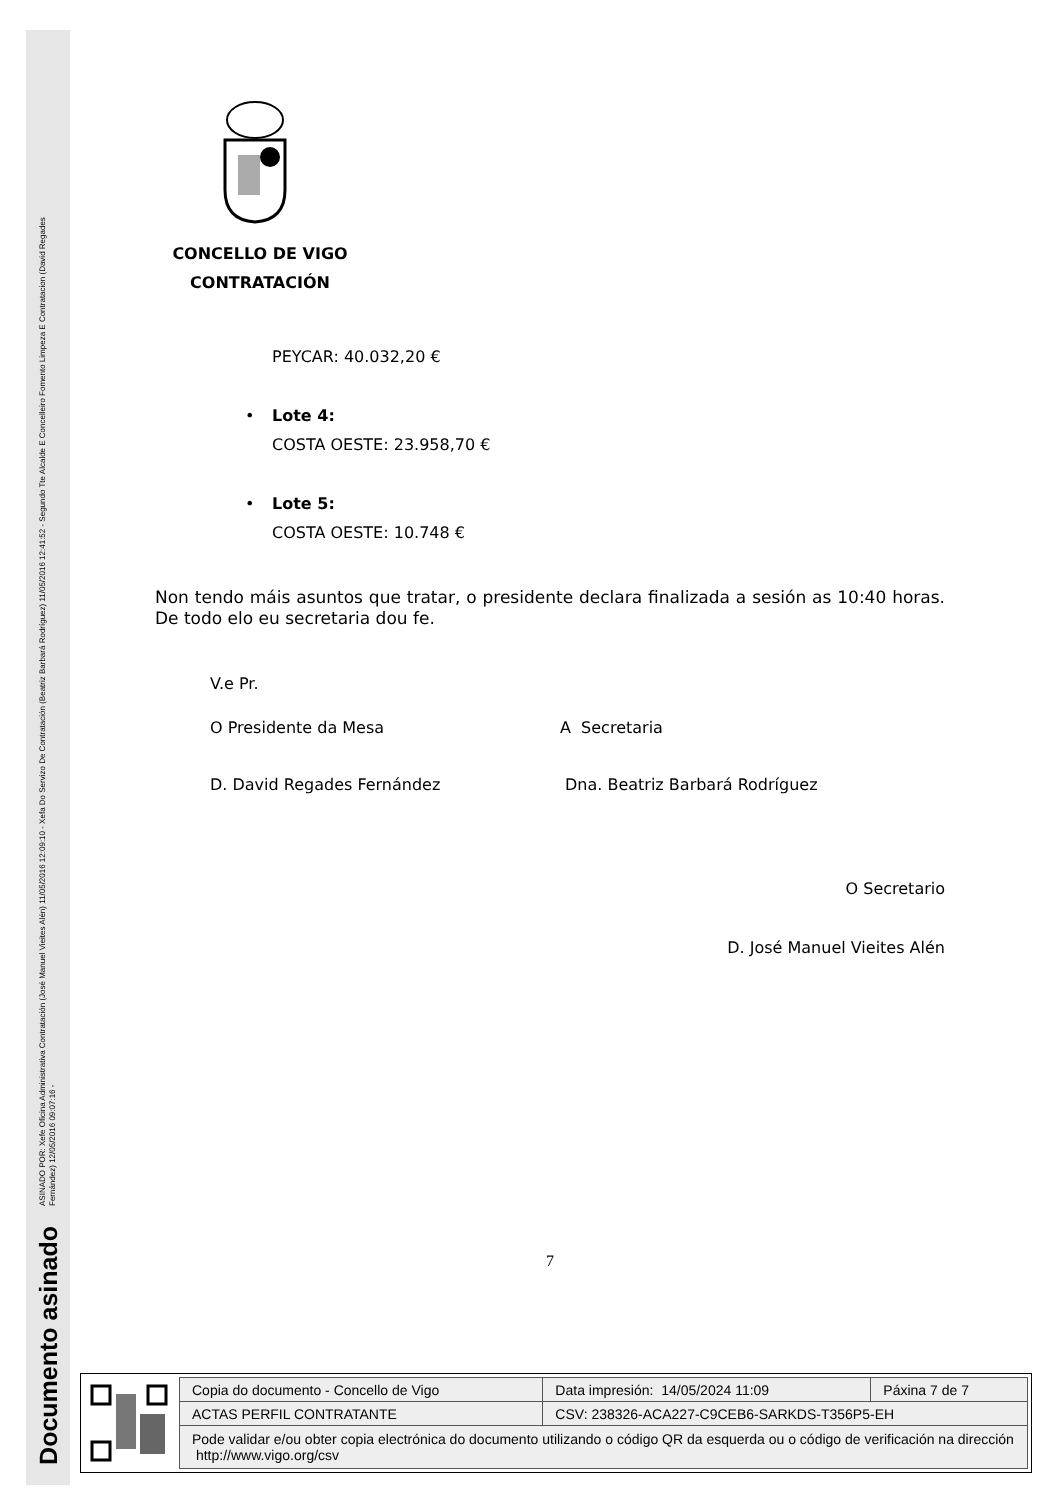ASINADO POR: Xefe Oficina Administrativa Contratación (José Manuel Vieites Alén) 11/05/2016 12:09:10 - Xefa Do Servizo De Contratación (Beatriz Barbará Rodríguez) 11/05/2016 12:41:52 - Segundo Tte Alcalde E Concelleiro Fomento Limpeza E Contratacion (David Regades Fernández) 12/05/2016 09:07:16 -
Documento asinado
CONCELLO DE VIGO
CONTRATACIÓN
PEYCAR: 40.032,20 €
• Lote 4:
COSTA OESTE: 23.958,70 €
• Lote 5:
COSTA OESTE: 10.748 €
Non tendo máis asuntos que tratar, o presidente declara finalizada a sesión as 10:40 horas. De todo elo eu secretaria dou fe.
V.e Pr.
O Presidente da Mesa A Secretaria
D. David Regades Fernández Dna. Beatriz Barbará Rodríguez
O Secretario
D. José Manuel Vieites Alén
7
| Copia do documento - Concello de Vigo | Data impresión: 14/05/2024 11:09 | Páxina 7 de 7 |
| ACTAS PERFIL CONTRATANTE | CSV: 238326-ACA227-C9CEB6-SARKDS-T356P5-EH | |
| Pode validar e/ou obter copia electrónica do documento utilizando o código QR da esquerda ou o código de verificación na dirección http://www.vigo.org/csv | | |